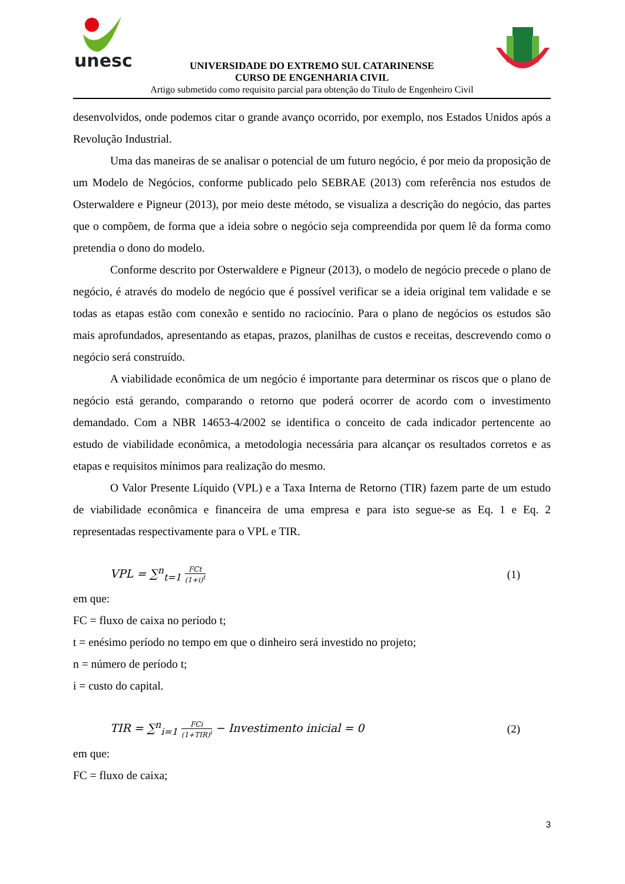unesc
UNIVERSIDADE DO EXTREMO SUL CATARINENSE
CURSO DE ENGENHARIA CIVIL
Artigo submetido como requisito parcial para obtenção do Título de Engenheiro Civil
desenvolvidos, onde podemos citar o grande avanço ocorrido, por exemplo, nos Estados Unidos após a Revolução Industrial.
Uma das maneiras de se analisar o potencial de um futuro negócio, é por meio da proposição de um Modelo de Negócios, conforme publicado pelo SEBRAE (2013) com referência nos estudos de Osterwaldere e Pigneur (2013), por meio deste método, se visualiza a descrição do negócio, das partes que o compõem, de forma que a ideia sobre o negócio seja compreendida por quem lê da forma como pretendia o dono do modelo.
Conforme descrito por Osterwaldere e Pigneur (2013), o modelo de negócio precede o plano de negócio, é através do modelo de negócio que é possível verificar se a ideia original tem validade e se todas as etapas estão com conexão e sentido no raciocínio. Para o plano de negócios os estudos são mais aprofundados, apresentando as etapas, prazos, planilhas de custos e receitas, descrevendo como o negócio será construído.
A viabilidade econômica de um negócio é importante para determinar os riscos que o plano de negócio está gerando, comparando o retorno que poderá ocorrer de acordo com o investimento demandado. Com a NBR 14653-4/2002 se identifica o conceito de cada indicador pertencente ao estudo de viabilidade econômica, a metodologia necessária para alcançar os resultados corretos e as etapas e requisitos mínimos para realização do mesmo.
O Valor Presente Líquido (VPL) e a Taxa Interna de Retorno (TIR) fazem parte de um estudo de viabilidade econômica e financeira de uma empresa e para isto segue-se as Eq. 1 e Eq. 2 representadas respectivamente para o VPL e TIR.
VPL = ∑<sup>n</sup><sub>t=1</sub> FCt (1+i)<sup>t</sup> (1)
em que:
FC = fluxo de caixa no período t;
t = enésimo período no tempo em que o dinheiro será investido no projeto;
n = número de período t;
i = custo do capital.
TIR = ∑<sup>n</sup><sub>i=1</sub> FCi (1+TIR)<sup>i</sup> − Investimento inicial = 0 (2)
em que:
FC = fluxo de caixa;
3